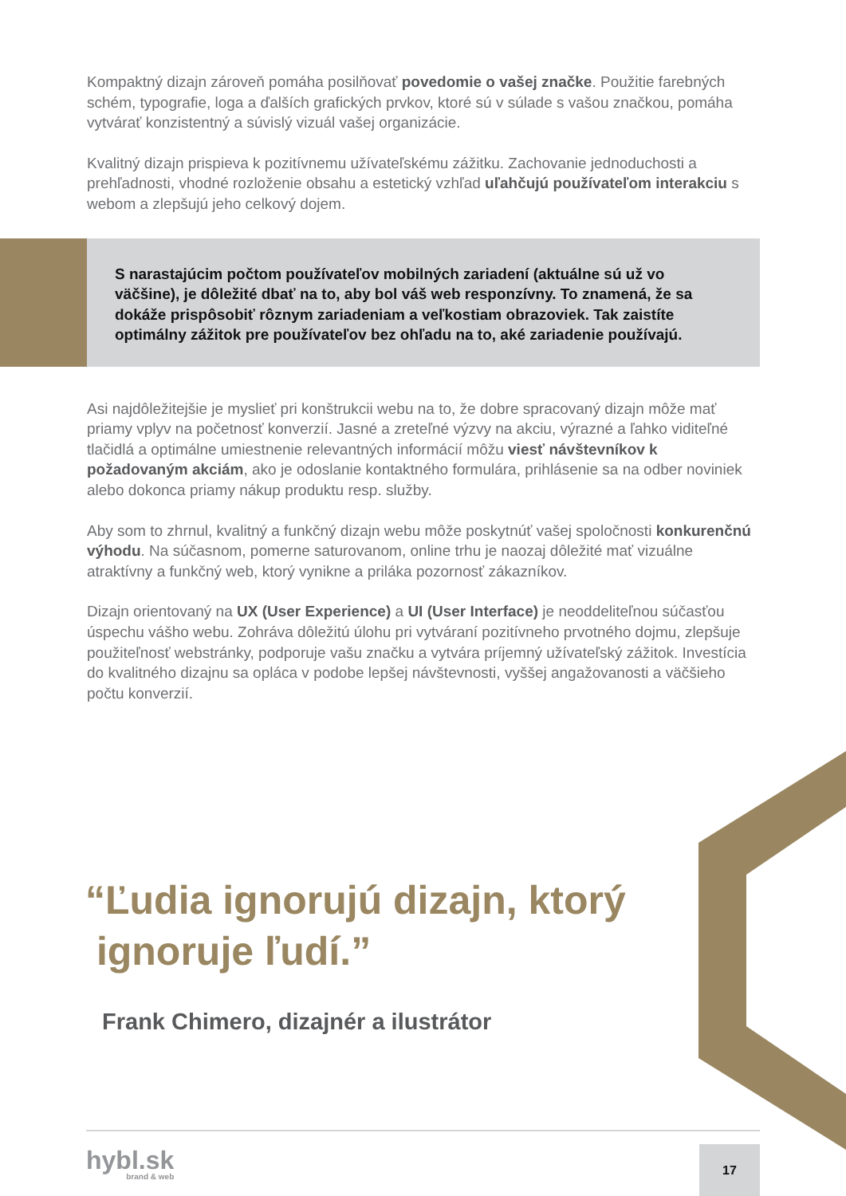Kompaktný dizajn zároveň pomáha posilňovať povedomie o vašej značke. Použitie farebných schém, typografie, loga a ďalších grafických prvkov, ktoré sú v súlade s vašou značkou, pomáha vytvárať konzistentný a súvislý vizuál vašej organizácie.
Kvalitný dizajn prispieva k pozitívnemu užívateľskému zážitku. Zachovanie jednoduchosti a prehľadnosti, vhodné rozloženie obsahu a estetický vzhľad uľahčujú používateľom interakciu s webom a zlepšujú jeho celkový dojem.
S narastajúcim počtom používateľov mobilných zariadení (aktuálne sú už vo väčšine), je dôležité dbať na to, aby bol váš web responzívny. To znamená, že sa dokáže prispôsobiť rôznym zariadeniam a veľkostiam obrazoviek. Tak zaistíte optimálny zážitok pre používateľov bez ohľadu na to, aké zariadenie používajú.
Asi najdôležitejšie je myslieť pri konštrukcii webu na to, že dobre spracovaný dizajn môže mať priamy vplyv na početnosť konverzií. Jasné a zreteľné výzvy na akciu, výrazné a ľahko viditeľné tlačidlá a optimálne umiestnenie relevantných informácií môžu viesť návštevníkov k požadovaným akciám, ako je odoslanie kontaktného formulára, prihlásenie sa na odber noviniek alebo dokonca priamy nákup produktu resp. služby.
Aby som to zhrnul, kvalitný a funkčný dizajn webu môže poskytnúť vašej spoločnosti konkurenčnú výhodu. Na súčasnom, pomerne saturovanom, online trhu je naozaj dôležité mať vizuálne atraktívny a funkčný web, ktorý vynikne a priláka pozornosť zákazníkov.
Dizajn orientovaný na UX (User Experience) a UI (User Interface) je neoddeliteľnou súčasťou úspechu vášho webu. Zohráva dôležitú úlohu pri vytváraní pozitívneho prvotného dojmu, zlepšuje použiteľnosť webstránky, podporuje vašu značku a vytvára príjemný užívateľský zážitok. Investícia do kvalitného dizajnu sa opláca v podobe lepšej návštevnosti, vyššej angažovanosti a väčšieho počtu konverzií.
“Ľudia ignorujú dizajn, ktorý
ignoruje ľudí.”
Frank Chimero, dizajnér a ilustrátor
hybl.sk
brand & web
17